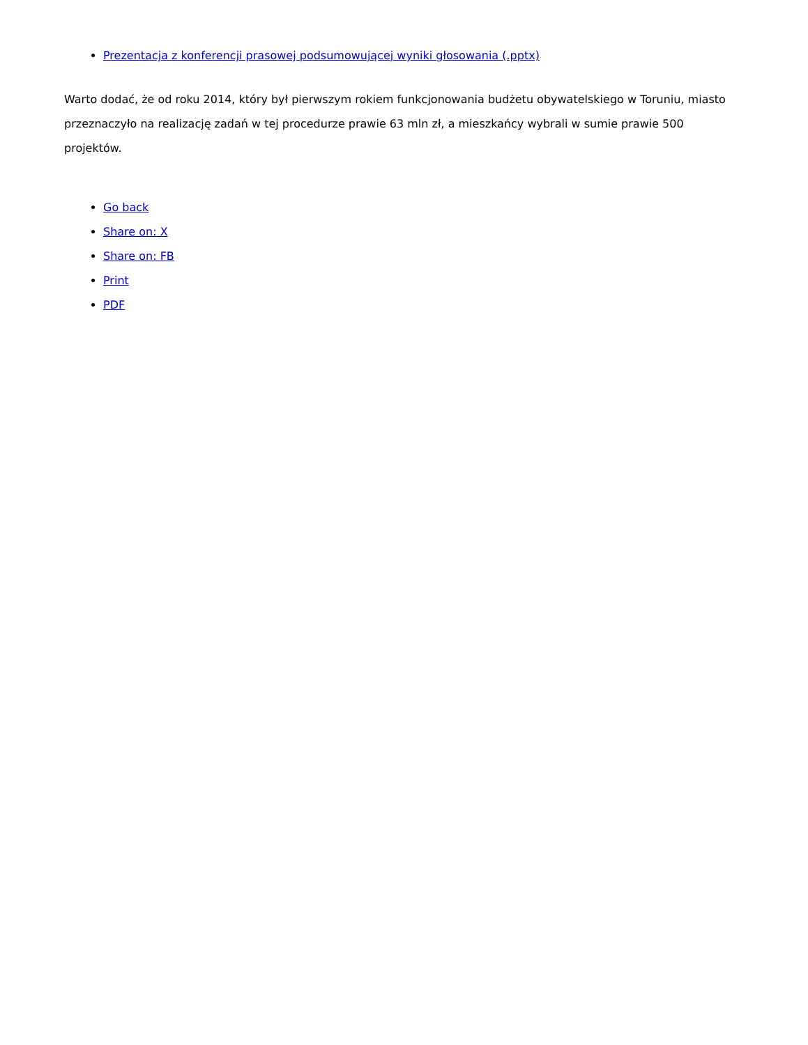Prezentacja z konferencji prasowej podsumowującej wyniki głosowania (.pptx)
Warto dodać, że od roku 2014, który był pierwszym rokiem funkcjonowania budżetu obywatelskiego w Toruniu, miasto przeznaczyło na realizację zadań w tej procedurze prawie 63 mln zł, a mieszkańcy wybrali w sumie prawie 500 projektów.
Go back
Share on: X
Share on: FB
Print
PDF